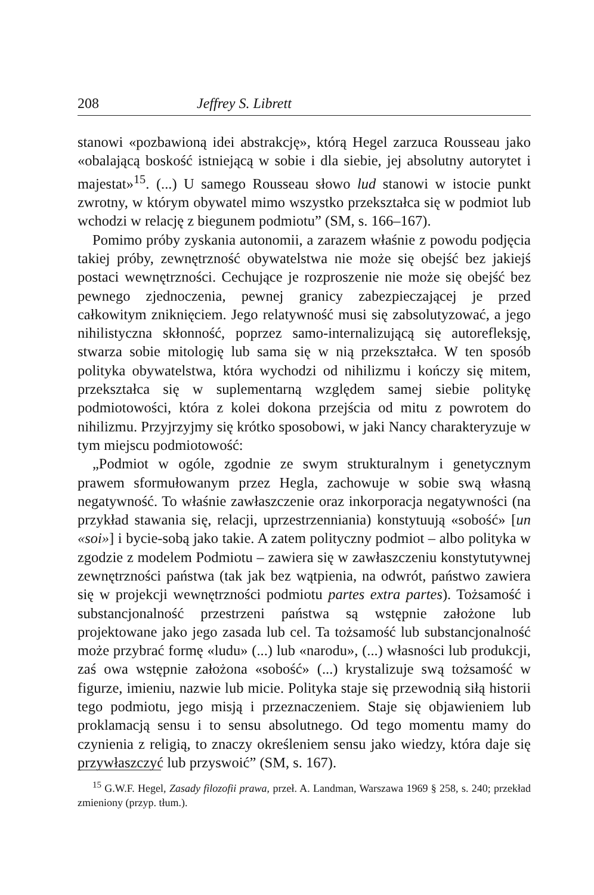208 Jeffrey S. Librett
stanowi «pozbawioną idei abstrakcję», którą Hegel zarzuca Rousseau jako «obalającą boskość istniejącą w sobie i dla siebie, jej absolutny autorytet i majestat»<sup>15</sup>. (...) U samego Rousseau słowo lud stanowi w istocie punkt zwrotny, w którym obywatel mimo wszystko przekształca się w podmiot lub wchodzi w relację z biegunem podmiotu” (SM, s. 166–167).
Pomimo próby zyskania autonomii, a zarazem właśnie z powodu podjęcia takiej próby, zewnętrzność obywatelstwa nie może się obejść bez jakiejś postaci wewnętrzności. Cechujące je rozproszenie nie może się obejść bez pewnego zjednoczenia, pewnej granicy zabezpieczającej je przed całkowitym zniknięciem. Jego relatywność musi się zabsolutyzować, a jego nihilistyczna skłonność, poprzez samo-internalizującą się autorefleksję, stwarza sobie mitologię lub sama się w nią przekształca. W ten sposób polityka obywatelstwa, która wychodzi od nihilizmu i kończy się mitem, przekształca się w suplementarną względem samej siebie politykę podmiotowości, która z kolei dokona przejścia od mitu z powrotem do nihilizmu. Przyjrzyjmy się krótko sposobowi, w jaki Nancy charakteryzuje w tym miejscu podmiotowość:
„Podmiot w ogóle, zgodnie ze swym strukturalnym i genetycznym prawem sformułowanym przez Hegla, zachowuje w sobie swą własną negatywność. To właśnie zawłaszczenie oraz inkorporacja negatywności (na przykład stawania się, relacji, uprzestrzenniania) konstytuują «sobość» [un «soi»] i bycie-sobą jako takie. A zatem polityczny podmiot – albo polityka w zgodzie z modelem Podmiotu – zawiera się w zawłaszczeniu konstytutywnej zewnętrzności państwa (tak jak bez wątpienia, na odwrót, państwo zawiera się w projekcji wewnętrzności podmiotu partes extra partes). Tożsamość i substancjonalność przestrzeni państwa są wstępnie założone lub projektowane jako jego zasada lub cel. Ta tożsamość lub substancjonalność może przybrać formę «ludu» (...) lub «narodu», (...) własności lub produkcji, zaś owa wstępnie założona «sobość» (...) krystalizuje swą tożsamość w figurze, imieniu, nazwie lub micie. Polityka staje się przewodnią siłą historii tego podmiotu, jego misją i przeznaczeniem. Staje się objawieniem lub proklamacją sensu i to sensu absolutnego. Od tego momentu mamy do czynienia z religią, to znaczy określeniem sensu jako wiedzy, która daje się przywłaszczyć lub przyswoić” (SM, s. 167).
<sup>15</sup> G.W.F. Hegel, Zasady filozofii prawa, przeł. A. Landman, Warszawa 1969 § 258, s. 240; przekład zmieniony (przyp. tłum.).